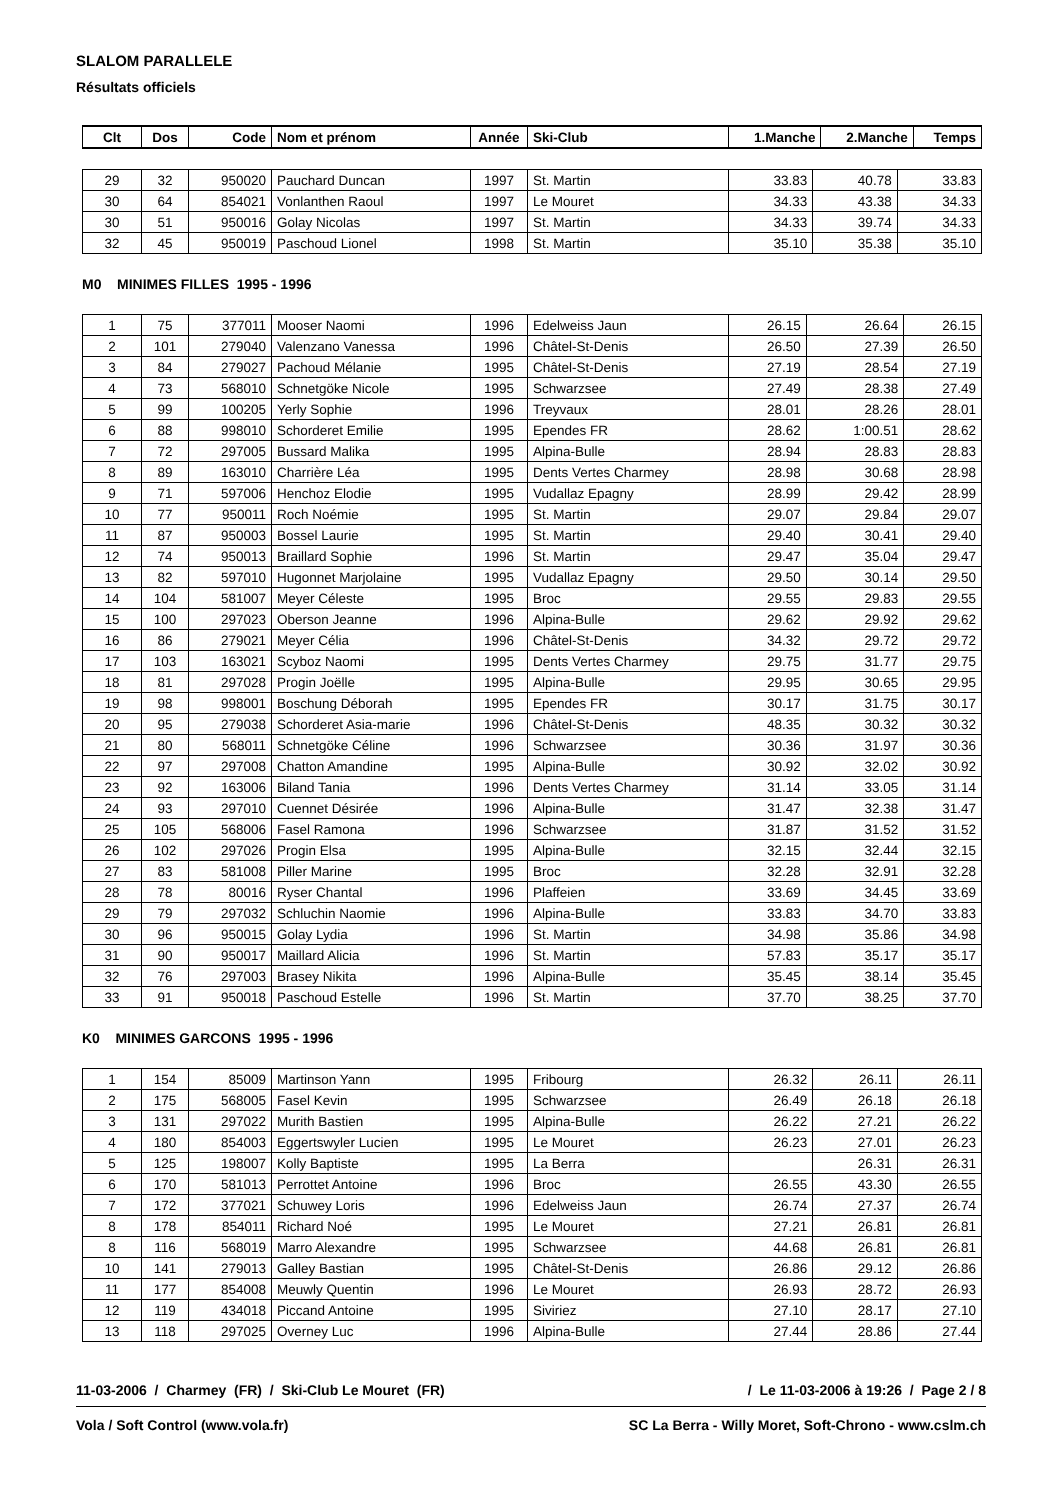SLALOM PARALLELE
Résultats officiels
| Clt | Dos | Code | Nom et prénom | Année | Ski-Club | 1.Manche | 2.Manche | Temps |
| --- | --- | --- | --- | --- | --- | --- | --- | --- |
| 29 | 32 | 950020 | Pauchard Duncan | 1997 | St. Martin | 33.83 | 40.78 | 33.83 |
| 30 | 64 | 854021 | Vonlanthen Raoul | 1997 | Le Mouret | 34.33 | 43.38 | 34.33 |
| 30 | 51 | 950016 | Golay Nicolas | 1997 | St. Martin | 34.33 | 39.74 | 34.33 |
| 32 | 45 | 950019 | Paschoud Lionel | 1998 | St. Martin | 35.10 | 35.38 | 35.10 |
M0 MINIMES FILLES 1995 - 1996
| 1 | 75 | 377011 | Mooser Naomi | 1996 | Edelweiss Jaun | 26.15 | 26.64 | 26.15 |
| 2 | 101 | 279040 | Valenzano Vanessa | 1996 | Châtel-St-Denis | 26.50 | 27.39 | 26.50 |
| 3 | 84 | 279027 | Pachoud Mélanie | 1995 | Châtel-St-Denis | 27.19 | 28.54 | 27.19 |
| 4 | 73 | 568010 | Schnetgöke Nicole | 1995 | Schwarzsee | 27.49 | 28.38 | 27.49 |
| 5 | 99 | 100205 | Yerly Sophie | 1996 | Treyvaux | 28.01 | 28.26 | 28.01 |
| 6 | 88 | 998010 | Schorderet Emilie | 1995 | Ependes FR | 28.62 | 1:00.51 | 28.62 |
| 7 | 72 | 297005 | Bussard Malika | 1995 | Alpina-Bulle | 28.94 | 28.83 | 28.83 |
| 8 | 89 | 163010 | Charrière Léa | 1995 | Dents Vertes Charmey | 28.98 | 30.68 | 28.98 |
| 9 | 71 | 597006 | Henchoz Elodie | 1995 | Vudallaz Epagny | 28.99 | 29.42 | 28.99 |
| 10 | 77 | 950011 | Roch Noémie | 1995 | St. Martin | 29.07 | 29.84 | 29.07 |
| 11 | 87 | 950003 | Bossel Laurie | 1995 | St. Martin | 29.40 | 30.41 | 29.40 |
| 12 | 74 | 950013 | Braillard Sophie | 1996 | St. Martin | 29.47 | 35.04 | 29.47 |
| 13 | 82 | 597010 | Hugonnet Marjolaine | 1995 | Vudallaz Epagny | 29.50 | 30.14 | 29.50 |
| 14 | 104 | 581007 | Meyer Céleste | 1995 | Broc | 29.55 | 29.83 | 29.55 |
| 15 | 100 | 297023 | Oberson Jeanne | 1996 | Alpina-Bulle | 29.62 | 29.92 | 29.62 |
| 16 | 86 | 279021 | Meyer Célia | 1996 | Châtel-St-Denis | 34.32 | 29.72 | 29.72 |
| 17 | 103 | 163021 | Scyboz Naomi | 1995 | Dents Vertes Charmey | 29.75 | 31.77 | 29.75 |
| 18 | 81 | 297028 | Progin Joëlle | 1995 | Alpina-Bulle | 29.95 | 30.65 | 29.95 |
| 19 | 98 | 998001 | Boschung Déborah | 1995 | Ependes FR | 30.17 | 31.75 | 30.17 |
| 20 | 95 | 279038 | Schorderet Asia-marie | 1996 | Châtel-St-Denis | 48.35 | 30.32 | 30.32 |
| 21 | 80 | 568011 | Schnetgöke Céline | 1996 | Schwarzsee | 30.36 | 31.97 | 30.36 |
| 22 | 97 | 297008 | Chatton Amandine | 1995 | Alpina-Bulle | 30.92 | 32.02 | 30.92 |
| 23 | 92 | 163006 | Biland Tania | 1996 | Dents Vertes Charmey | 31.14 | 33.05 | 31.14 |
| 24 | 93 | 297010 | Cuennet Désirée | 1996 | Alpina-Bulle | 31.47 | 32.38 | 31.47 |
| 25 | 105 | 568006 | Fasel Ramona | 1996 | Schwarzsee | 31.87 | 31.52 | 31.52 |
| 26 | 102 | 297026 | Progin Elsa | 1995 | Alpina-Bulle | 32.15 | 32.44 | 32.15 |
| 27 | 83 | 581008 | Piller Marine | 1995 | Broc | 32.28 | 32.91 | 32.28 |
| 28 | 78 | 80016 | Ryser Chantal | 1996 | Plaffeien | 33.69 | 34.45 | 33.69 |
| 29 | 79 | 297032 | Schluchin Naomie | 1996 | Alpina-Bulle | 33.83 | 34.70 | 33.83 |
| 30 | 96 | 950015 | Golay Lydia | 1996 | St. Martin | 34.98 | 35.86 | 34.98 |
| 31 | 90 | 950017 | Maillard Alicia | 1996 | St. Martin | 57.83 | 35.17 | 35.17 |
| 32 | 76 | 297003 | Brasey Nikita | 1996 | Alpina-Bulle | 35.45 | 38.14 | 35.45 |
| 33 | 91 | 950018 | Paschoud Estelle | 1996 | St. Martin | 37.70 | 38.25 | 37.70 |
K0 MINIMES GARCONS 1995 - 1996
| 1 | 154 | 85009 | Martinson Yann | 1995 | Fribourg | 26.32 | 26.11 | 26.11 |
| 2 | 175 | 568005 | Fasel Kevin | 1995 | Schwarzsee | 26.49 | 26.18 | 26.18 |
| 3 | 131 | 297022 | Murith Bastien | 1995 | Alpina-Bulle | 26.22 | 27.21 | 26.22 |
| 4 | 180 | 854003 | Eggertswyler Lucien | 1995 | Le Mouret | 26.23 | 27.01 | 26.23 |
| 5 | 125 | 198007 | Kolly Baptiste | 1995 | La Berra | | 26.31 | 26.31 |
| 6 | 170 | 581013 | Perrottet Antoine | 1996 | Broc | 26.55 | 43.30 | 26.55 |
| 7 | 172 | 377021 | Schuwey Loris | 1996 | Edelweiss Jaun | 26.74 | 27.37 | 26.74 |
| 8 | 178 | 854011 | Richard Noé | 1995 | Le Mouret | 27.21 | 26.81 | 26.81 |
| 8 | 116 | 568019 | Marro Alexandre | 1995 | Schwarzsee | 44.68 | 26.81 | 26.81 |
| 10 | 141 | 279013 | Galley Bastian | 1995 | Châtel-St-Denis | 26.86 | 29.12 | 26.86 |
| 11 | 177 | 854008 | Meuwly Quentin | 1996 | Le Mouret | 26.93 | 28.72 | 26.93 |
| 12 | 119 | 434018 | Piccand Antoine | 1995 | Siviriez | 27.10 | 28.17 | 27.10 |
| 13 | 118 | 297025 | Overney Luc | 1996 | Alpina-Bulle | 27.44 | 28.86 | 27.44 |
11-03-2006 / Charmey (FR) / Ski-Club Le Mouret (FR) / Le 11-03-2006 à 19:26 / Page 2 / 8
Vola / Soft Control (www.vola.fr) SC La Berra - Willy Moret, Soft-Chrono - www.cslm.ch